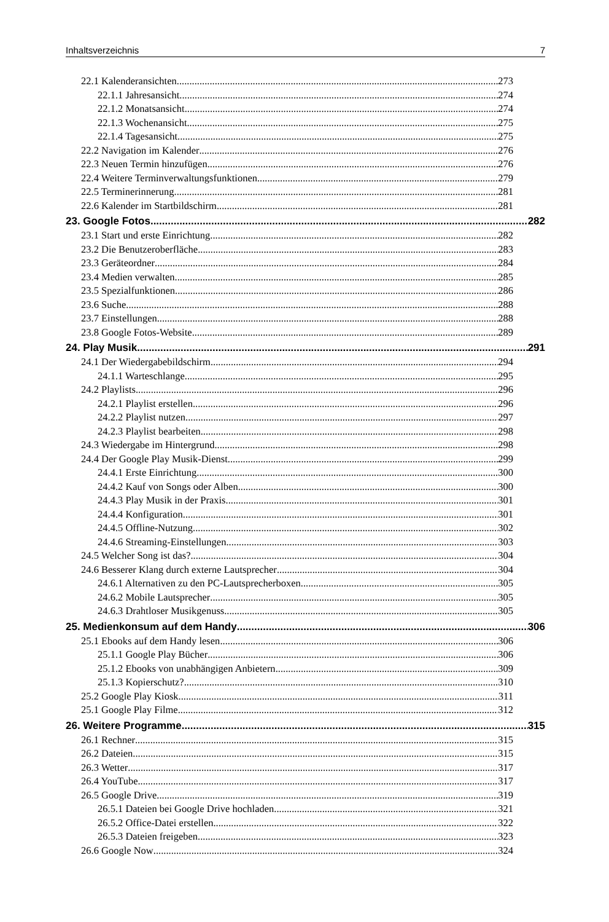Inhaltsverzeichnis 7
22.1 Kalenderansichten 273
22.1.1 Jahresansicht 274
22.1.2 Monatsansicht 274
22.1.3 Wochenansicht 275
22.1.4 Tagesansicht 275
22.2 Navigation im Kalender 276
22.3 Neuen Termin hinzufügen 276
22.4 Weitere Terminverwaltungsfunktionen 279
22.5 Terminerinnerung 281
22.6 Kalender im Startbildschirm 281
23. Google Fotos 282
23.1 Start und erste Einrichtung 282
23.2 Die Benutzeroberfläche 283
23.3 Geräteordner 284
23.4 Medien verwalten 285
23.5 Spezialfunktionen 286
23.6 Suche 288
23.7 Einstellungen 288
23.8 Google Fotos-Website 289
24. Play Musik 291
24.1 Der Wiedergabebildschirm 294
24.1.1 Warteschlange 295
24.2 Playlists 296
24.2.1 Playlist erstellen 296
24.2.2 Playlist nutzen 297
24.2.3 Playlist bearbeiten 298
24.3 Wiedergabe im Hintergrund 298
24.4 Der Google Play Musik-Dienst 299
24.4.1 Erste Einrichtung 300
24.4.2 Kauf von Songs oder Alben 300
24.4.3 Play Musik in der Praxis 301
24.4.4 Konfiguration 301
24.4.5 Offline-Nutzung 302
24.4.6 Streaming-Einstellungen 303
24.5 Welcher Song ist das? 304
24.6 Besserer Klang durch externe Lautsprecher 304
24.6.1 Alternativen zu den PC-Lautsprecherboxen 305
24.6.2 Mobile Lautsprecher 305
24.6.3 Drahtloser Musikgenuss 305
25. Medienkonsum auf dem Handy 306
25.1 Ebooks auf dem Handy lesen 306
25.1.1 Google Play Bücher 306
25.1.2 Ebooks von unabhängigen Anbietern 309
25.1.3 Kopierschutz? 310
25.2 Google Play Kiosk 311
25.1 Google Play Filme 312
26. Weitere Programme 315
26.1 Rechner 315
26.2 Dateien 315
26.3 Wetter 317
26.4 YouTube 317
26.5 Google Drive 319
26.5.1 Dateien bei Google Drive hochladen 321
26.5.2 Office-Datei erstellen 322
26.5.3 Dateien freigeben 323
26.6 Google Now 324